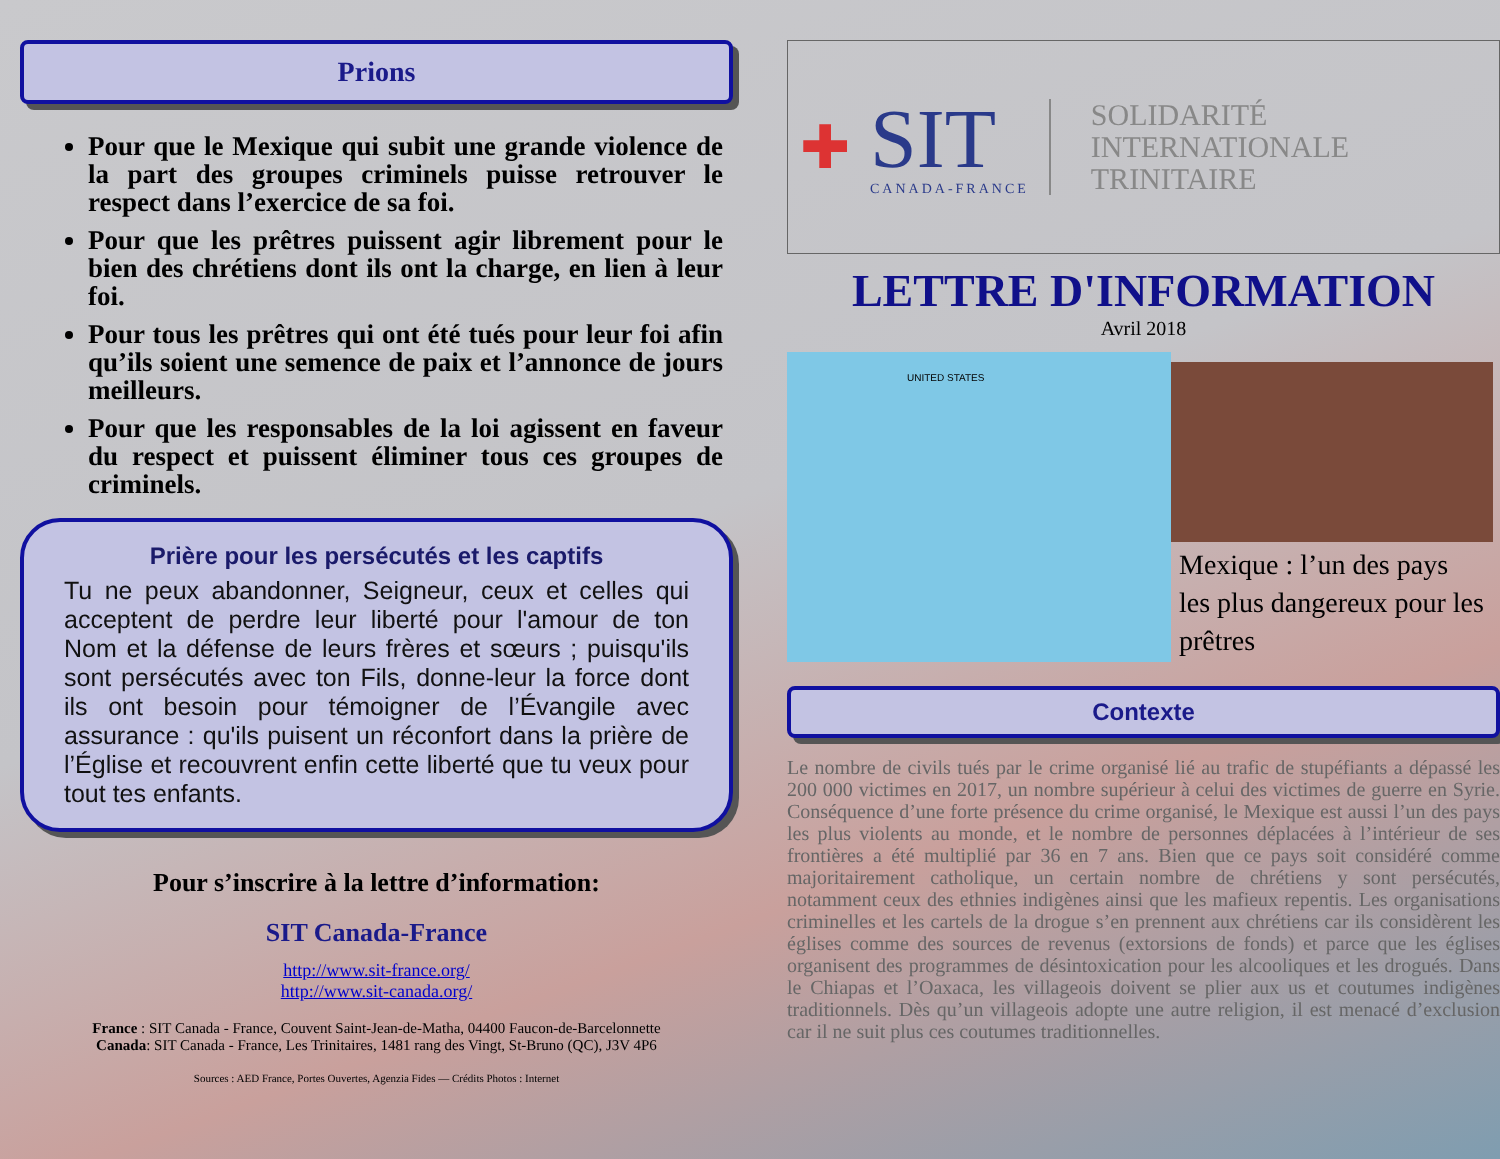Prions
Pour que le Mexique qui subit une grande violence de la part des groupes criminels puisse retrouver le respect dans l’exercice de sa foi.
Pour que les prêtres puissent agir librement pour le bien des chrétiens dont ils ont la charge, en lien à leur foi.
Pour tous les prêtres qui ont été tués pour leur foi afin qu’ils soient une semence de paix et l’annonce de jours meilleurs.
Pour que les responsables de la loi agissent en faveur du respect et puissent éliminer tous ces groupes de criminels.
Prière pour les persécutés et les captifs
Tu ne peux abandonner, Seigneur, ceux et celles qui acceptent de perdre leur liberté pour l'amour de ton Nom et la défense de leurs frères et sœurs ; puisqu'ils sont persécutés avec ton Fils, donne-leur la force dont ils ont besoin pour témoigner de l’Évangile avec assurance : qu'ils puisent un réconfort dans la prière de l’Église et recouvrent enfin cette liberté que tu veux pour tout tes enfants.
Pour s’inscrire à la lettre d’information:
SIT Canada-France
http://www.sit-france.org/
http://www.sit-canada.org/
France : SIT Canada - France, Couvent Saint-Jean-de-Matha, 04400 Faucon-de-Barcelonnette
Canada: SIT Canada - France, Les Trinitaires, 1481 rang des Vingt, St-Bruno (QC), J3V 4P6
Sources : AED France, Portes Ouvertes, Agenzia Fides — Crédits Photos : Internet
✚
SIT
CANADA-FRANCE
SOLIDARITÉ
INTERNATIONALE
TRINITAIRE
LETTRE D'INFORMATION
Avril 2018
UNITED STATES
Mexique : l’un des pays les plus dangereux pour les prêtres
Contexte
Le nombre de civils tués par le crime organisé lié au trafic de stupéfiants a dépassé les 200 000 victimes en 2017, un nombre supérieur à celui des victimes de guerre en Syrie. Conséquence d’une forte présence du crime organisé, le Mexique est aussi l’un des pays les plus violents au monde, et le nombre de personnes déplacées à l’intérieur de ses frontières a été multiplié par 36 en 7 ans. Bien que ce pays soit considéré comme majoritairement catholique, un certain nombre de chrétiens y sont persécutés, notamment ceux des ethnies indigènes ainsi que les mafieux repentis. Les organisations criminelles et les cartels de la drogue s’en prennent aux chrétiens car ils considèrent les églises comme des sources de revenus (extorsions de fonds) et parce que les églises organisent des programmes de désintoxication pour les alcooliques et les drogués. Dans le Chiapas et l’Oaxaca, les villageois doivent se plier aux us et coutumes indigènes traditionnels. Dès qu’un villageois adopte une autre religion, il est menacé d’exclusion car il ne suit plus ces coutumes traditionnelles.